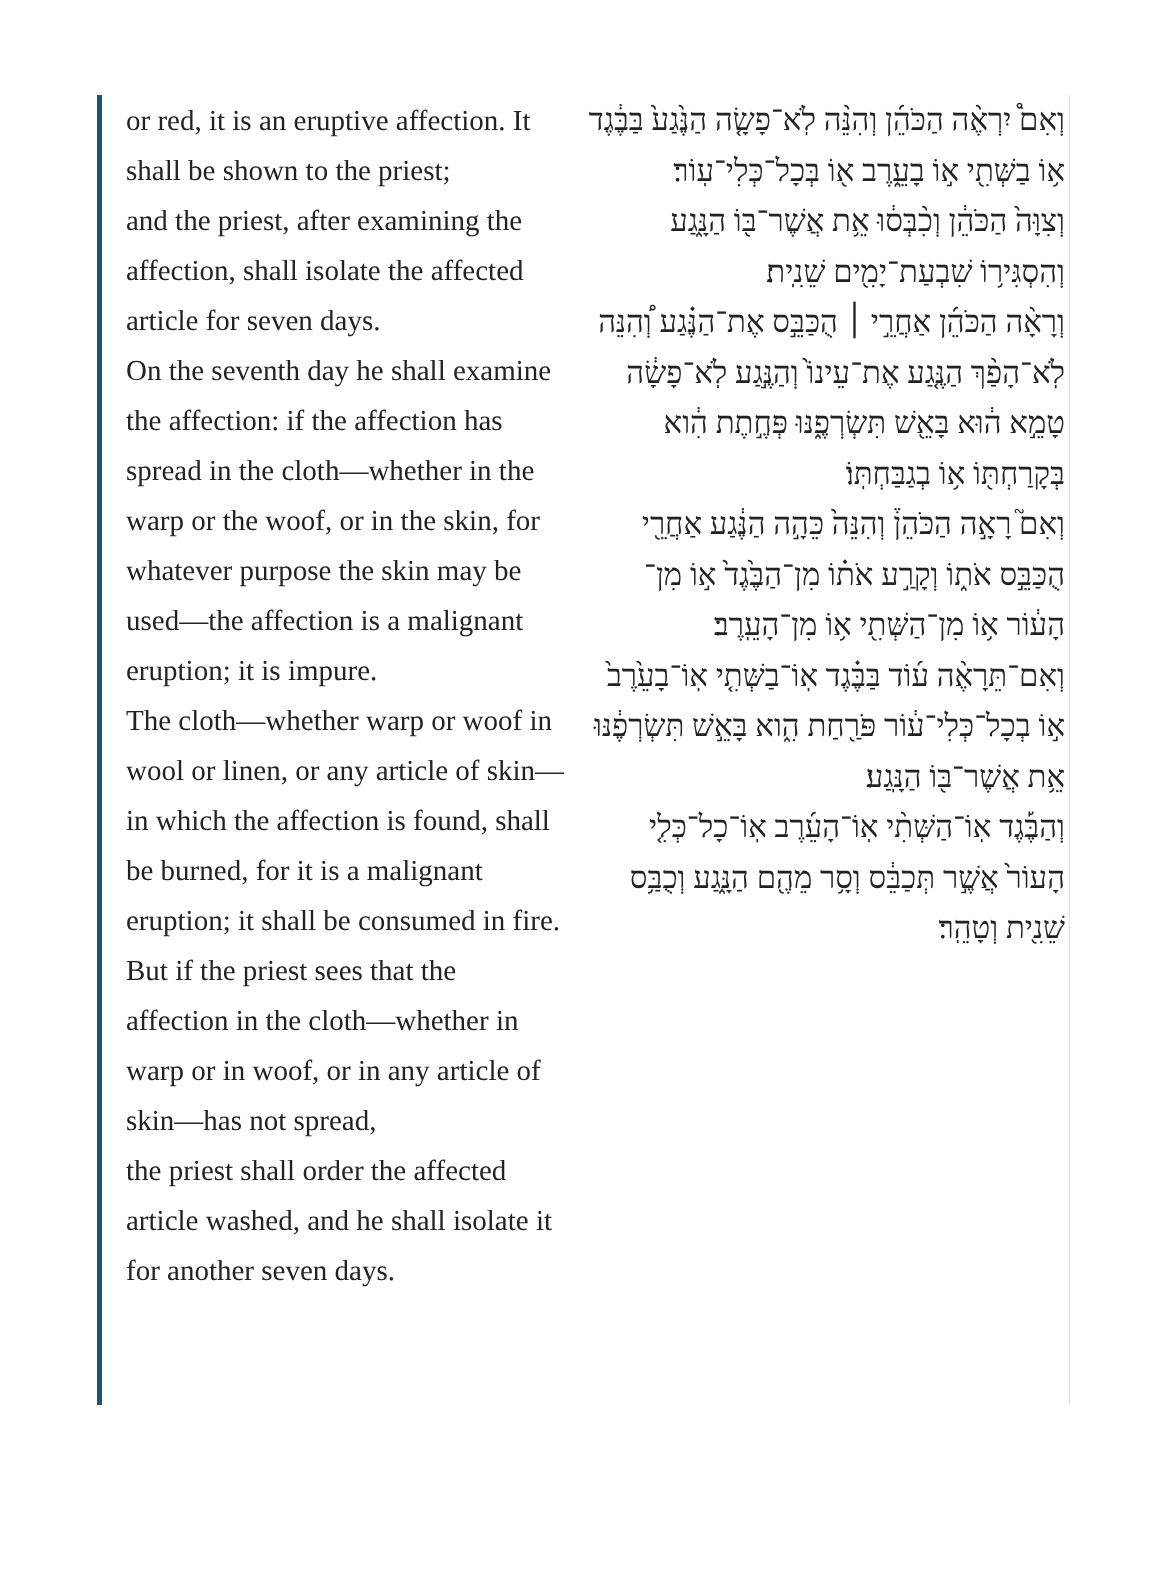or red, it is an eruptive affection. It shall be shown to the priest;
and the priest, after examining the affection, shall isolate the affected article for seven days.
On the seventh day he shall examine the affection: if the affection has spread in the cloth—whether in the warp or the woof, or in the skin, for whatever purpose the skin may be used—the affection is a malignant eruption; it is impure.
The cloth—whether warp or woof in wool or linen, or any article of skin—in which the affection is found, shall be burned, for it is a malignant eruption; it shall be consumed in fire.
But if the priest sees that the affection in the cloth—whether in warp or in woof, or in any article of skin—has not spread,
the priest shall order the affected article washed, and he shall isolate it for another seven days.
וְאִם֩ יִרְאֶ֨ה הַכֹּהֵ֜ן וְהִנֵּ֨ה לֹֽא־פָשָׂ֤ה הַנֶּ֙גַע֙ בַּבֶּ֔גֶד א֥וֹ בַשְּׁתִ֖י א֣וֹ בָעֵ֑רֶב א֖וֹ בְּכָל־כְּלִי־עֽוֹר׃
וְצִוָּה֙ הַכֹּהֵ֔ן וְכִ֨בְּס֔וּ אֵ֥ת אֲשֶׁר־בּ֖וֹ הַנָּ֑גַע וְהִסְגִּיר֥וֹ שִׁבְעַת־יָמִ֖ים שֵׁנִֽית׃
וְרָאָ֨ה הַכֹּהֵ֜ן אַחֲרֵ֣י ׀ הֻכַּבֵּ֣ס אֶת־הַנֶּ֗גַע וְ֠הִנֵּה לֹֽא־הָפַ֨ךְ הַנֶּ֤גַע אֶת־עֵינוֹ֙ וְהַנֶּ֣גַע לֹֽא־פָשָׂ֔ה טָמֵ֣א ה֔וּא בָּאֵ֖שׁ תִּשְׂרְפֶ֑נּוּ פְּחֶ֣תֶת הִ֔וא בְּקָרַחְתּ֖וֹ א֥וֹ בְגַבַּחְתּֽוֹ׃
וְאִם֮ רָאָ֣ה הַכֹּהֵן֒ וְהִנֵּה֙ כֵּהָ֣ה הַנֶּ֔גַע אַחֲרֵ֖י הֻכַּבֵּ֣ס אֹת֑וֹ וְקָרַ֣ע אֹת֗וֹ מִן־הַבֶּ֙גֶד֙ א֣וֹ מִן־הָע֔וֹר א֥וֹ מִן־הַשְּׁתִ֖י א֥וֹ מִן־הָעֵֽרֶב׃
וְאִם־תֵּרָאֶ֨ה ע֜וֹד בַּבֶּ֗גֶד אֽוֹ־בַשְּׁתִ֤י אֽוֹ־בָעֵ֙רֶב֙ א֣וֹ בְכָל־כְּלִי־ע֔וֹר פֹּרַ֖חַת הִ֑וא בָּאֵ֣שׁ תִּשְׂרְפֶ֔נּוּ אֵ֥ת אֲשֶׁר־בּ֖וֹ הַנָּֽגַע׃
וְהַבֶּ֡גֶד אֽוֹ־הַשְּׁתִ֨י אֽוֹ־הָעֵ֜רֶב אֽוֹ־כָל־כְּלִ֤י הָעוֹר֙ אֲשֶׁ֣ר תְּכַבֵּ֔ס וְסָ֥ר מֵהֶ֖ם הַנָּ֑גַע וְכֻבַּ֥ס שֵׁנִ֖ית וְטָהֵֽר׃